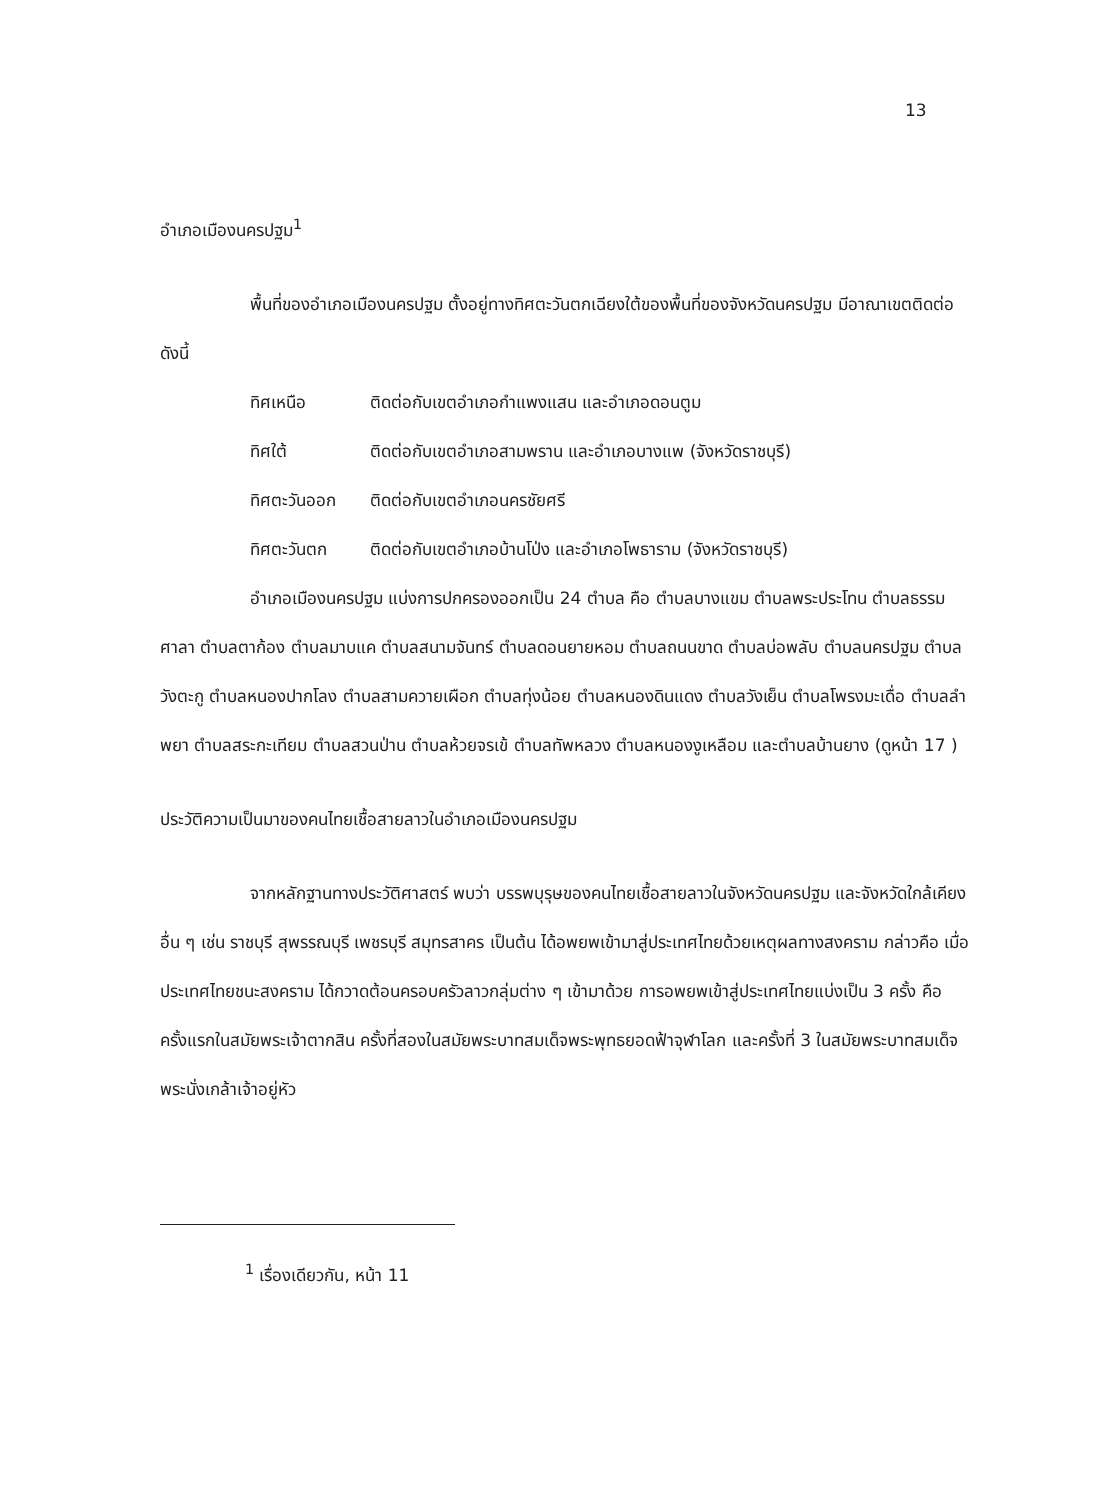13
อำเภอเมืองนครปฐม<sup>1</sup>
พื้นที่ของอำเภอเมืองนครปฐม ตั้งอยู่ทางทิศตะวันตกเฉียงใต้ของพื้นที่ของจังหวัดนครปฐม มีอาณาเขตติดต่อดังนี้
ทิศเหนือ ติดต่อกับเขตอำเภอกำแพงแสน และอำเภอดอนตูม
ทิศใต้ ติดต่อกับเขตอำเภอสามพราน และอำเภอบางแพ (จังหวัดราชบุรี)
ทิศตะวันออก ติดต่อกับเขตอำเภอนครชัยศรี
ทิศตะวันตก ติดต่อกับเขตอำเภอบ้านโป่ง และอำเภอโพธาราม (จังหวัดราชบุรี)
อำเภอเมืองนครปฐม แบ่งการปกครองออกเป็น 24 ตำบล คือ ตำบลบางแขม ตำบลพระประโทน ตำบลธรรมศาลา ตำบลตาก้อง ตำบลมาบแค ตำบลสนามจันทร์ ตำบลดอนยายหอม ตำบลถนนขาด ตำบลบ่อพลับ ตำบลนครปฐม ตำบลวังตะกู ตำบลหนองปากโลง ตำบลสามควายเผือก ตำบลทุ่งน้อย ตำบลหนองดินแดง ตำบลวังเย็น ตำบลโพรงมะเดื่อ ตำบลลำพยา ตำบลสระกะเทียม ตำบลสวนป่าน ตำบลห้วยจรเข้ ตำบลทัพหลวง ตำบลหนองงูเหลือม และตำบลบ้านยาง (ดูหน้า 17 )
ประวัติความเป็นมาของคนไทยเชื้อสายลาวในอำเภอเมืองนครปฐม
จากหลักฐานทางประวัติศาสตร์ พบว่า บรรพบุรุษของคนไทยเชื้อสายลาวในจังหวัดนครปฐม และจังหวัดใกล้เคียงอื่น ๆ เช่น ราชบุรี สุพรรณบุรี เพชรบุรี สมุทรสาคร เป็นต้น ได้อพยพเข้ามาสู่ประเทศไทยด้วยเหตุผลทางสงคราม กล่าวคือ เมื่อประเทศไทยชนะสงคราม ได้กวาดต้อนครอบครัวลาวกลุ่มต่าง ๆ เข้ามาด้วย การอพยพเข้าสู่ประเทศไทยแบ่งเป็น 3 ครั้ง คือ ครั้งแรกในสมัยพระเจ้าตากสิน ครั้งที่สองในสมัยพระบาทสมเด็จพระพุทธยอดฟ้าจุฬาโลก และครั้งที่ 3 ในสมัยพระบาทสมเด็จพระนั่งเกล้าเจ้าอยู่หัว
<sup>1</sup> เรื่องเดียวกัน, หน้า 11